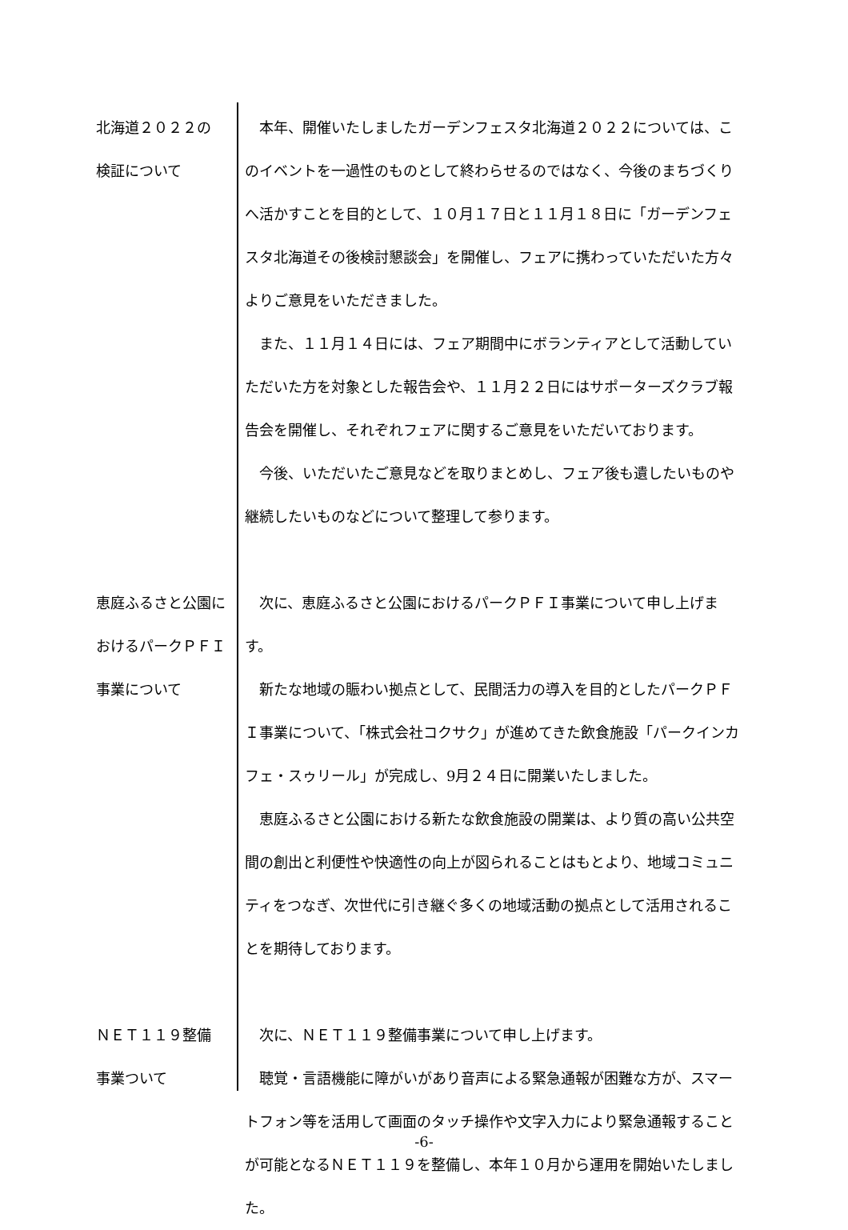北海道２０２２の
検証について
本年、開催いたしましたガーデンフェスタ北海道２０２２については、このイベントを一過性のものとして終わらせるのではなく、今後のまちづくりへ活かすことを目的として、１０月１７日と１１月１８日に「ガーデンフェスタ北海道その後検討懇談会」を開催し、フェアに携わっていただいた方々よりご意見をいただきました。
また、１１月１４日には、フェア期間中にボランティアとして活動していただいた方を対象とした報告会や、１１月２２日にはサポーターズクラブ報告会を開催し、それぞれフェアに関するご意見をいただいております。
今後、いただいたご意見などを取りまとめし、フェア後も遺したいものや継続したいものなどについて整理して参ります。
恵庭ふるさと公園におけるパークＰＦＩ事業について
次に、恵庭ふるさと公園におけるパークＰＦＩ事業について申し上げます。
新たな地域の賑わい拠点として、民間活力の導入を目的としたパークＰＦＩ事業について、「株式会社コクサク」が進めてきた飲食施設「パークインカフェ・スゥリール」が完成し、9月２４日に開業いたしました。
恵庭ふるさと公園における新たな飲食施設の開業は、より質の高い公共空間の創出と利便性や快適性の向上が図られることはもとより、地域コミュニティをつなぎ、次世代に引き継ぐ多くの地域活動の拠点として活用されることを期待しております。
ＮＥＴ１１９整備
事業ついて
次に、ＮＥＴ１１９整備事業について申し上げます。
聴覚・言語機能に障がいがあり音声による緊急通報が困難な方が、スマートフォン等を活用して画面のタッチ操作や文字入力により緊急通報することが可能となるＮＥＴ１１９を整備し、本年１０月から運用を開始いたしました。
-6-